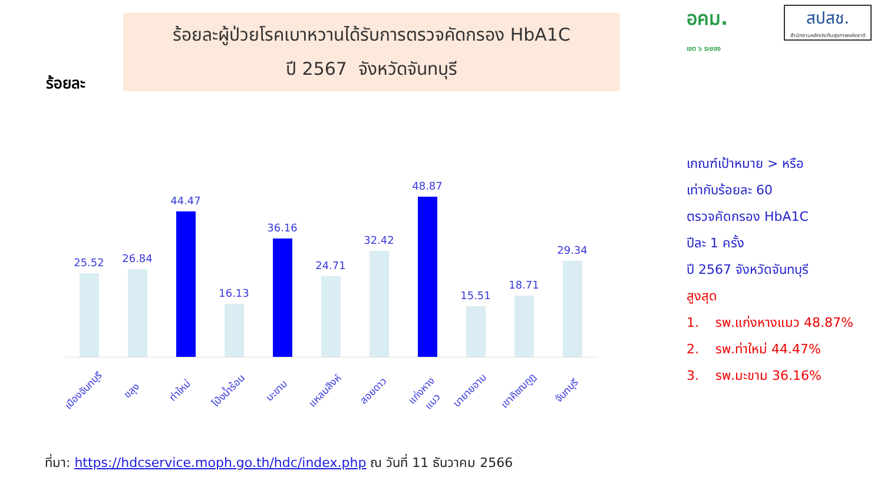ร้อยละ
ร้อยละผู้ป่วยโรคเบาหวานได้รับการตรวจคัดกรอง HbA1C
ปี 2567 จังหวัดจันทบุรี
อคม.
เขต ๖ ระยอง สปสช. สำนักงานหลักประกันสุขภาพแห่งชาติ
25.52
26.84
44.47
16.13
36.16
24.71
32.42
48.87
15.51
18.71
29.34
เมืองจันทบุรี ขลุง ท่าใหม่ โป่งน้ำร้อน มะขาม แหลมสิงห์ สอยดาว แก่งหางแมว นายายอาม เขาคิชฌกูฏ จันทบุรี
เกณฑ์เป้าหมาย > หรือ
เท่ากับร้อยละ 60
ตรวจคัดกรอง HbA1C
ปีละ 1 ครั้ง
ปี 2567 จังหวัดจันทบุรี
สูงสุด
1. รพ.แก่งหางแมว 48.87%
2. รพ.ท่าใหม่ 44.47%
3. รพ.มะขาม 36.16%
ที่มา: https://hdcservice.moph.go.th/hdc/index.php ณ วันที่ 11 ธันวาคม 2566